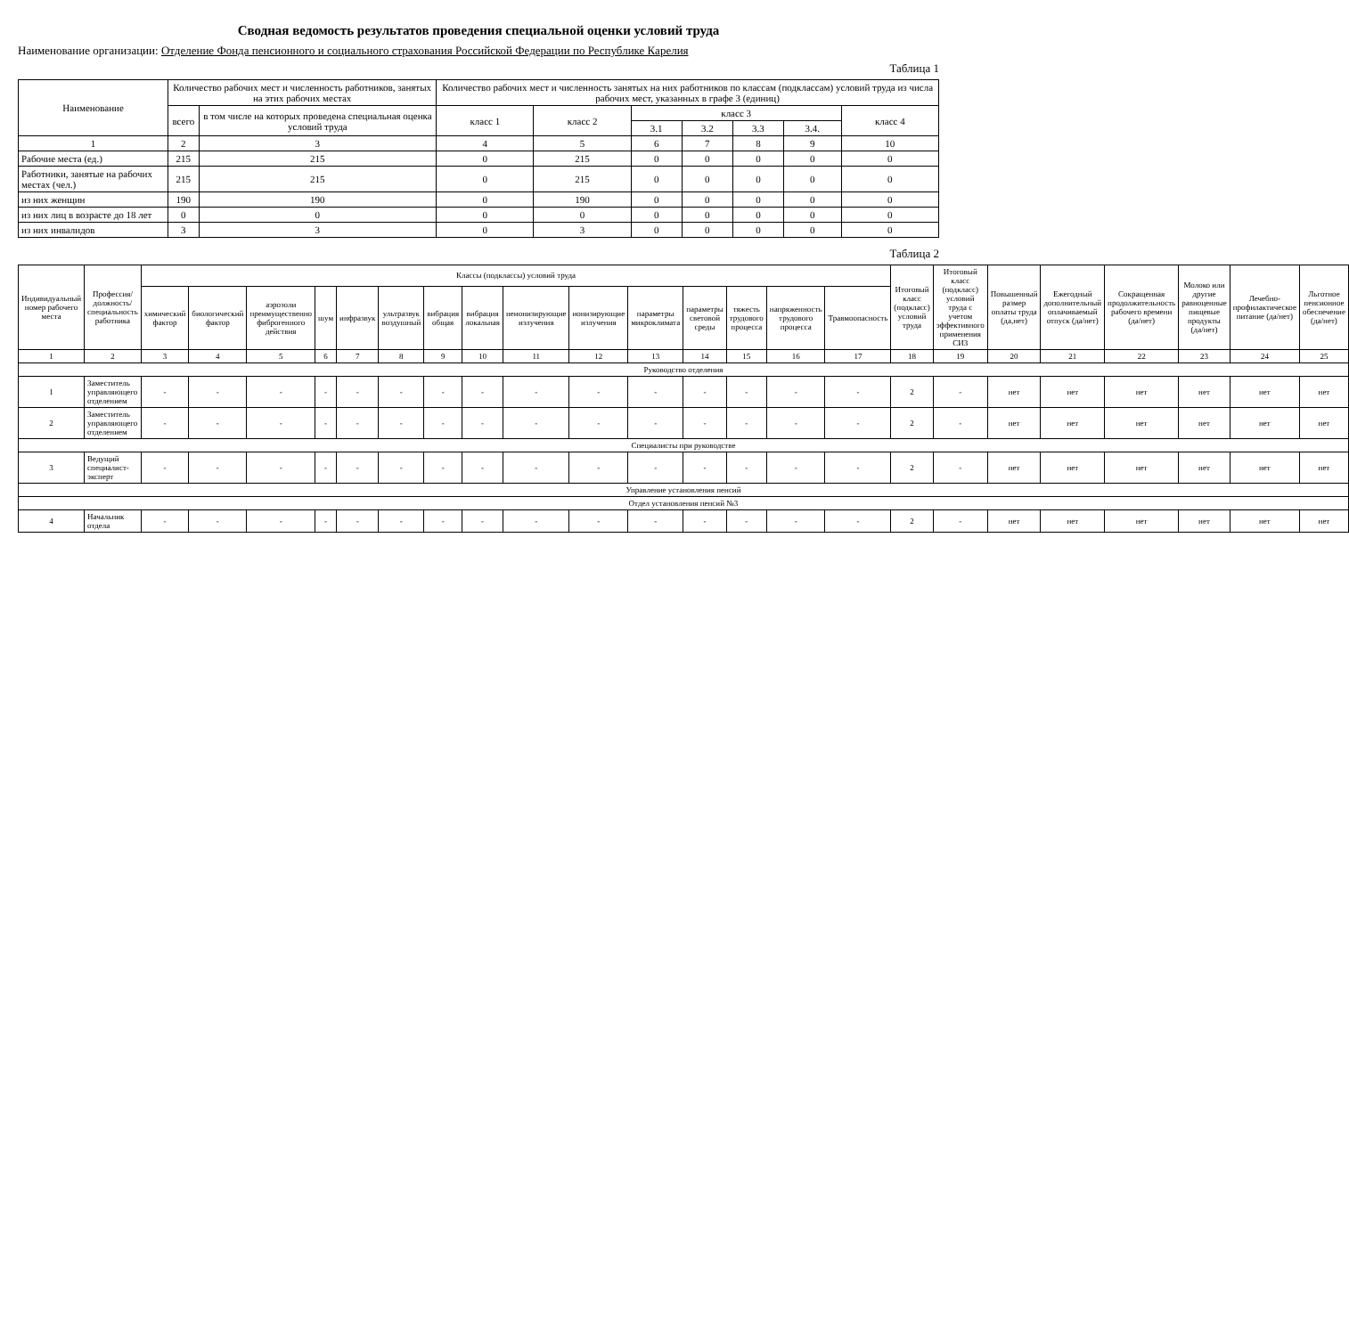Сводная ведомость результатов проведения специальной оценки условий труда
Наименование организации: Отделение Фонда пенсионного и социального страхования Российской Федерации по Республике Карелия
Таблица 1
| Наименование | Количество рабочих мест и численность работников, занятых на этих рабочих местах | | Количество рабочих мест и численность занятых на них работников по классам (подклассам) условий труда из числа рабочих мест, указанных в графе 3 (единиц) | | | | | | |
| --- | --- | --- | --- | --- | --- | --- | --- | --- | --- |
| | всего | в том числе на которых проведена специальная оценка условий труда | класс 1 | класс 2 | класс 3 | | | | класс 4 |
| | | | | | 3.1 | 3.2 | 3.3 | 3.4. | |
| 1 | 2 | 3 | 4 | 5 | 6 | 7 | 8 | 9 | 10 |
| Рабочие места (ед.) | 215 | 215 | 0 | 215 | 0 | 0 | 0 | 0 | 0 |
| Работники, занятые на рабочих местах (чел.) | 215 | 215 | 0 | 215 | 0 | 0 | 0 | 0 | 0 |
| из них женщин | 190 | 190 | 0 | 190 | 0 | 0 | 0 | 0 | 0 |
| из них лиц в возрасте до 18 лет | 0 | 0 | 0 | 0 | 0 | 0 | 0 | 0 | 0 |
| из них инвалидов | 3 | 3 | 0 | 3 | 0 | 0 | 0 | 0 | 0 |
Таблица 2
| Индивидуальный номер рабочего места | Профессия/должность/специальность работника | Классы (подклассы) условий труда | | | | | | | | | | | | | | | Итоговый класс (подкласс) условий труда | Итоговый класс (подкласс) условий труда с учетом эффективного применения СИЗ | Повышенный размер оплаты труда (да,нет) | Ежегодный дополнительный оплачиваемый отпуск (да/нет) | Сокращенная продолжительность рабочего времени (да/нет) | Молоко или другие равноценные пищевые продукты (да/нет) | Лечебно-профилактическое питание (да/нет) | Льготное пенсионное обеспечение (да/нет) |
| --- | --- | --- | --- | --- | --- | --- | --- | --- | --- | --- | --- | --- | --- | --- | --- | --- | --- | --- | --- | --- | --- | --- | --- | --- |
| | | химический фактор | биологический фактор | аэрозоли преимущественно фиброгенного действия | шум | инфразвук | ультразвук воздушный | вибрация общая | вибрация локальная | неионизирующие излучения | ионизирующие излучения | параметры микроклимата | параметры световой среды | тяжесть трудового процесса | напряженность трудового процесса | Травмоопасность | | | | | | | | |
| 1 | 2 | 3 | 4 | 5 | 6 | 7 | 8 | 9 | 10 | 11 | 12 | 13 | 14 | 15 | 16 | 17 | 18 | 19 | 20 | 21 | 22 | 23 | 24 | 25 |
| Руководство отделения | | | | | | | | | | | | | | | | | | | | | | | | |
| 1 | Заместитель управляющего отделением | - | - | - | - | - | - | - | - | - | - | - | - | - | - | - | 2 | - | нет | нет | нет | нет | нет | нет |
| 2 | Заместитель управляющего отделением | - | - | - | - | - | - | - | - | - | - | - | - | - | - | - | 2 | - | нет | нет | нет | нет | нет | нет |
| Специалисты при руководстве | | | | | | | | | | | | | | | | | | | | | | | | |
| 3 | Ведущий специалист-эксперт | - | - | - | - | - | - | - | - | - | - | - | - | - | - | - | 2 | - | нет | нет | нет | нет | нет | нет |
| Управление установления пенсий | | | | | | | | | | | | | | | | | | | | | | | | |
| Отдел установления пенсий №3 | | | | | | | | | | | | | | | | | | | | | | | | |
| 4 | Начальник отдела | - | - | - | - | - | - | - | - | - | - | - | - | - | - | - | 2 | - | нет | нет | нет | нет | нет | нет |